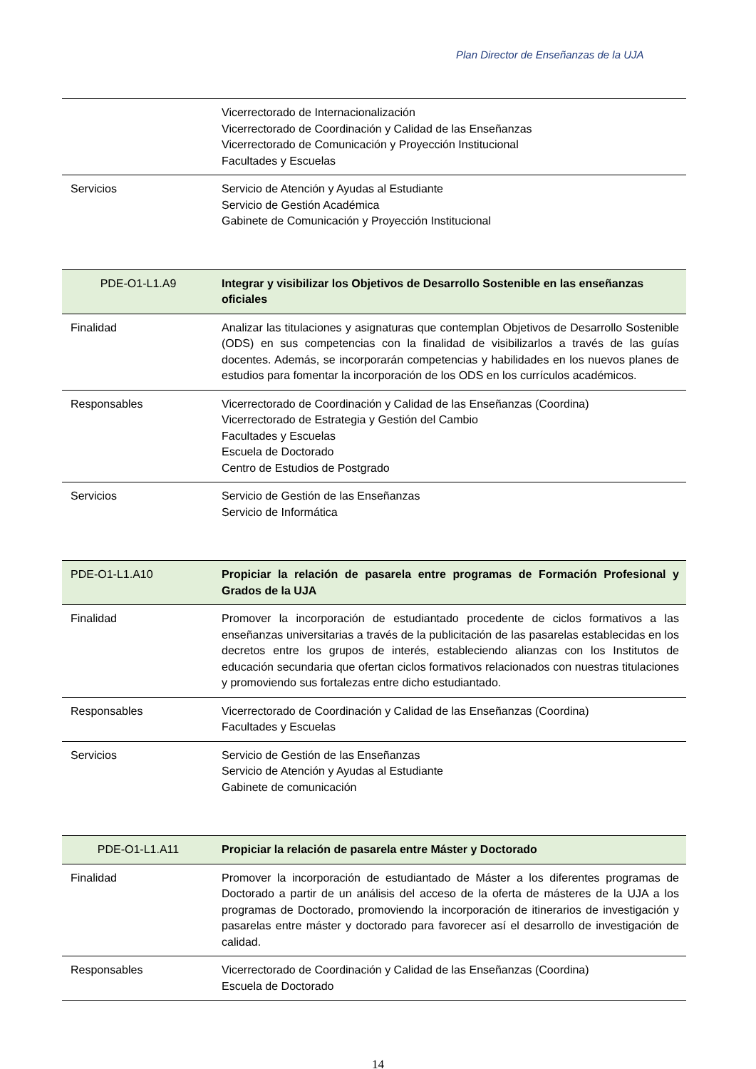Plan Director de Enseñanzas de la UJA
| | Vicerrectorado de Internacionalización Vicerrectorado de Coordinación y Calidad de las Enseñanzas Vicerrectorado de Comunicación y Proyección Institucional Facultades y Escuelas |
| Servicios | Servicio de Atención y Ayudas al Estudiante Servicio de Gestión Académica Gabinete de Comunicación y Proyección Institucional |
| PDE-O1-L1.A9 | Integrar y visibilizar los Objetivos de Desarrollo Sostenible en las enseñanzas oficiales |
| Finalidad | Analizar las titulaciones y asignaturas que contemplan Objetivos de Desarrollo Sostenible (ODS) en sus competencias con la finalidad de visibilizarlos a través de las guías docentes. Además, se incorporarán competencias y habilidades en los nuevos planes de estudios para fomentar la incorporación de los ODS en los currículos académicos. |
| Responsables | Vicerrectorado de Coordinación y Calidad de las Enseñanzas (Coordina) Vicerrectorado de Estrategia y Gestión del Cambio Facultades y Escuelas Escuela de Doctorado Centro de Estudios de Postgrado |
| Servicios | Servicio de Gestión de las Enseñanzas Servicio de Informática |
| PDE-O1-L1.A10 | Propiciar la relación de pasarela entre programas de Formación Profesional y Grados de la UJA |
| Finalidad | Promover la incorporación de estudiantado procedente de ciclos formativos a las enseñanzas universitarias a través de la publicitación de las pasarelas establecidas en los decretos entre los grupos de interés, estableciendo alianzas con los Institutos de educación secundaria que ofertan ciclos formativos relacionados con nuestras titulaciones y promoviendo sus fortalezas entre dicho estudiantado. |
| Responsables | Vicerrectorado de Coordinación y Calidad de las Enseñanzas (Coordina) Facultades y Escuelas |
| Servicios | Servicio de Gestión de las Enseñanzas Servicio de Atención y Ayudas al Estudiante Gabinete de comunicación |
| PDE-O1-L1.A11 | Propiciar la relación de pasarela entre Máster y Doctorado |
| Finalidad | Promover la incorporación de estudiantado de Máster a los diferentes programas de Doctorado a partir de un análisis del acceso de la oferta de másteres de la UJA a los programas de Doctorado, promoviendo la incorporación de itinerarios de investigación y pasarelas entre máster y doctorado para favorecer así el desarrollo de investigación de calidad. |
| Responsables | Vicerrectorado de Coordinación y Calidad de las Enseñanzas (Coordina) Escuela de Doctorado |
14